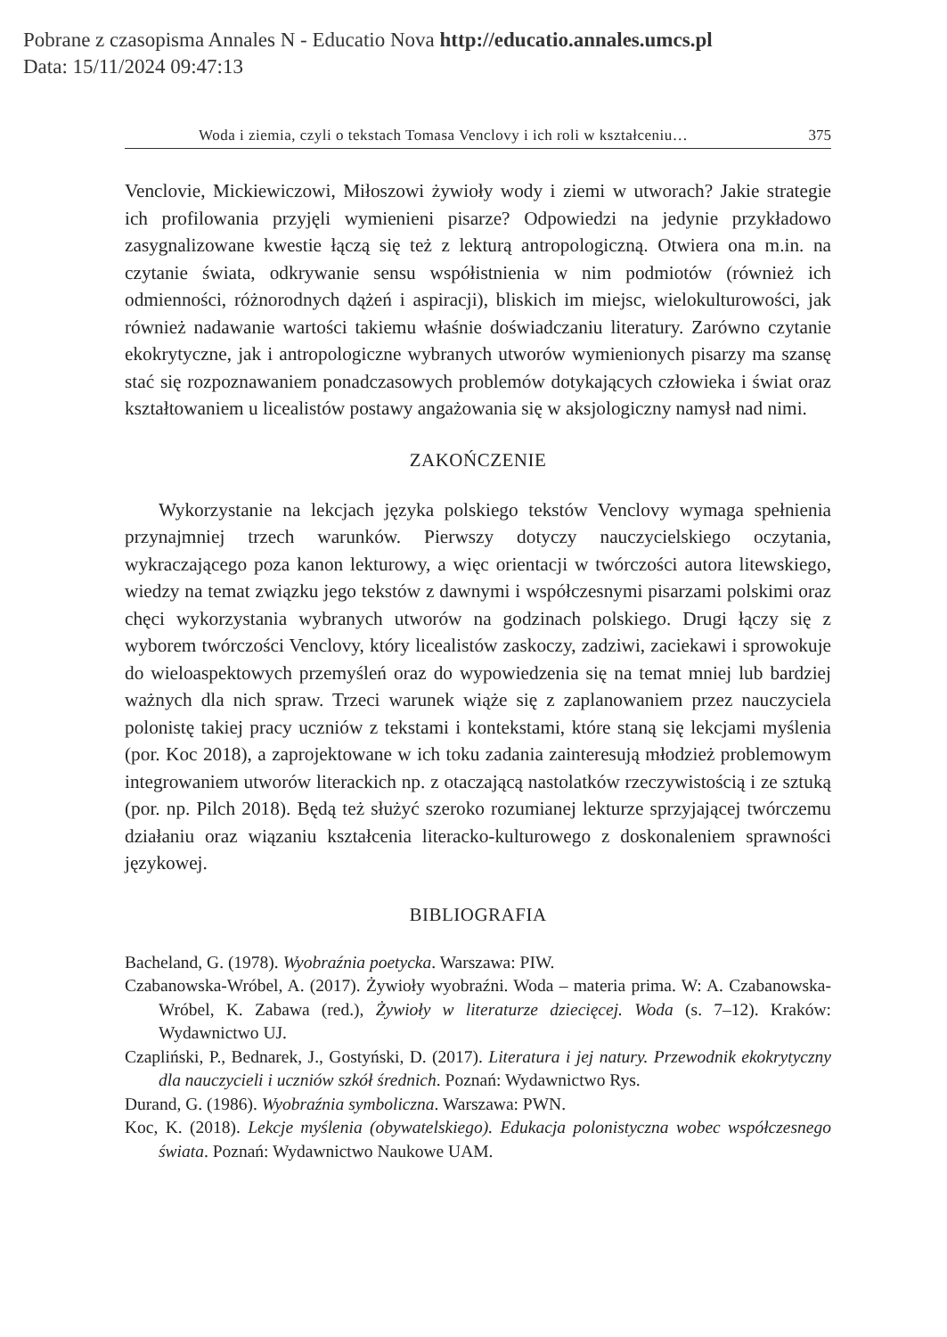Pobrane z czasopisma Annales N - Educatio Nova http://educatio.annales.umcs.pl
Data: 15/11/2024 09:47:13
Woda i ziemia, czyli o tekstach Tomasa Venclovy i ich roli w kształceniu… 375
Venclovie, Mickiewiczowi, Miłoszowi żywioły wody i ziemi w utworach? Jakie strategie ich profilowania przyjęli wymienieni pisarze? Odpowiedzi na jedynie przykładowo zasygnalizowane kwestie łączą się też z lekturą antropologiczną. Otwiera ona m.in. na czytanie świata, odkrywanie sensu współistnienia w nim podmiotów (również ich odmienności, różnorodnych dążeń i aspiracji), bliskich im miejsc, wielokulturowości, jak również nadawanie wartości takiemu właśnie doświadczaniu literatury. Zarówno czytanie ekokrytyczne, jak i antropologiczne wybranych utworów wymienionych pisarzy ma szansę stać się rozpoznawaniem ponadczasowych problemów dotykających człowieka i świat oraz kształtowaniem u licealistów postawy angażowania się w aksjologiczny namysł nad nimi.
ZAKOŃCZENIE
Wykorzystanie na lekcjach języka polskiego tekstów Venclovy wymaga spełnienia przynajmniej trzech warunków. Pierwszy dotyczy nauczycielskiego oczytania, wykraczającego poza kanon lekturowy, a więc orientacji w twórczości autora litewskiego, wiedzy na temat związku jego tekstów z dawnymi i współczesnymi pisarzami polskimi oraz chęci wykorzystania wybranych utworów na godzinach polskiego. Drugi łączy się z wyborem twórczości Venclovy, który licealistów zaskoczy, zadziwi, zaciekawi i sprowokuje do wieloaspektowych przemyśleń oraz do wypowiedzenia się na temat mniej lub bardziej ważnych dla nich spraw. Trzeci warunek wiąże się z zaplanowaniem przez nauczyciela polonistę takiej pracy uczniów z tekstami i kontekstami, które staną się lekcjami myślenia (por. Koc 2018), a zaprojektowane w ich toku zadania zainteresują młodzież problemowym integrowaniem utworów literackich np. z otaczającą nastolatków rzeczywistością i ze sztuką (por. np. Pilch 2018). Będą też służyć szeroko rozumianej lekturze sprzyjającej twórczemu działaniu oraz wiązaniu kształcenia literacko-kulturowego z doskonaleniem sprawności językowej.
BIBLIOGRAFIA
Bacheland, G. (1978). Wyobraźnia poetycka. Warszawa: PIW.
Czabanowska-Wróbel, A. (2017). Żywioły wyobraźni. Woda – materia prima. W: A. Czabanowska-Wróbel, K. Zabawa (red.), Żywioły w literaturze dziecięcej. Woda (s. 7–12). Kraków: Wydawnictwo UJ.
Czapliński, P., Bednarek, J., Gostyński, D. (2017). Literatura i jej natury. Przewodnik ekokrytyczny dla nauczycieli i uczniów szkół średnich. Poznań: Wydawnictwo Rys.
Durand, G. (1986). Wyobraźnia symboliczna. Warszawa: PWN.
Koc, K. (2018). Lekcje myślenia (obywatelskiego). Edukacja polonistyczna wobec współczesnego świata. Poznań: Wydawnictwo Naukowe UAM.